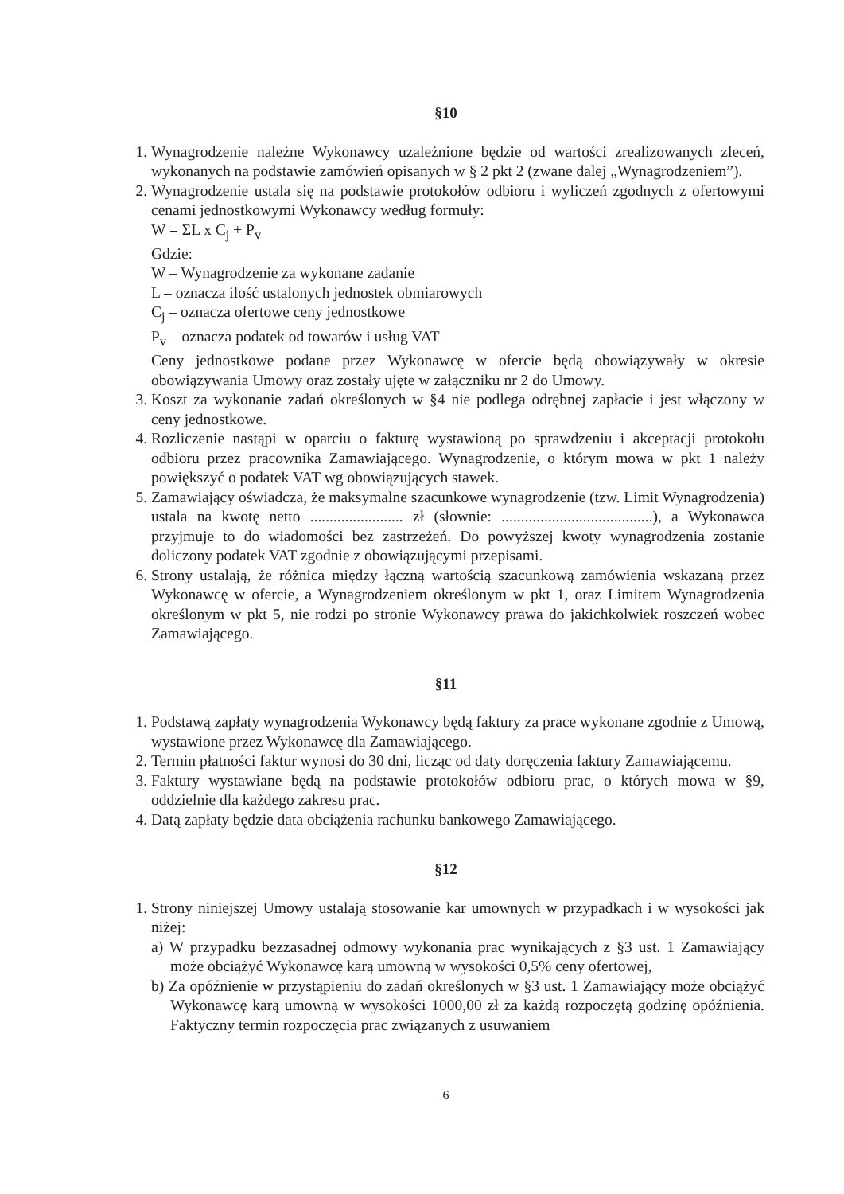§10
1. Wynagrodzenie należne Wykonawcy uzależnione będzie od wartości zrealizowanych zleceń, wykonanych na podstawie zamówień opisanych w § 2 pkt 2 (zwane dalej „Wynagrodzeniem”).
2. Wynagrodzenie ustala się na podstawie protokołów odbioru i wyliczeń zgodnych z ofertowymi cenami jednostkowymi Wykonawcy według formuły:
W = ΣL x C<sub>j</sub> + P<sub>v</sub>
Gdzie:
W – Wynagrodzenie za wykonane zadanie
L – oznacza ilość ustalonych jednostek obmiarowych
C<sub>j</sub> – oznacza ofertowe ceny jednostkowe
P<sub>v</sub> – oznacza podatek od towarów i usług VAT
Ceny jednostkowe podane przez Wykonawcę w ofercie będą obowiązywały w okresie obowiązywania Umowy oraz zostały ujęte w załączniku nr 2 do Umowy.
3. Koszt za wykonanie zadań określonych w §4 nie podlega odrębnej zapłacie i jest włączony w ceny jednostkowe.
4. Rozliczenie nastąpi w oparciu o fakturę wystawioną po sprawdzeniu i akceptacji protokołu odbioru przez pracownika Zamawiającego. Wynagrodzenie, o którym mowa w pkt 1 należy powiększyć o podatek VAT wg obowiązujących stawek.
5. Zamawiający oświadcza, że maksymalne szacunkowe wynagrodzenie (tzw. Limit Wynagrodzenia) ustala na kwotę netto ........................ zł (słownie: .......................................), a Wykonawca przyjmuje to do wiadomości bez zastrzeżeń. Do powyższej kwoty wynagrodzenia zostanie doliczony podatek VAT zgodnie z obowiązującymi przepisami.
6. Strony ustalają, że różnica między łączną wartością szacunkową zamówienia wskazaną przez Wykonawcę w ofercie, a Wynagrodzeniem określonym w pkt 1, oraz Limitem Wynagrodzenia określonym w pkt 5, nie rodzi po stronie Wykonawcy prawa do jakichkolwiek roszczeń wobec Zamawiającego.
§11
1. Podstawą zapłaty wynagrodzenia Wykonawcy będą faktury za prace wykonane zgodnie z Umową, wystawione przez Wykonawcę dla Zamawiającego.
2. Termin płatności faktur wynosi do 30 dni, licząc od daty doręczenia faktury Zamawiającemu.
3. Faktury wystawiane będą na podstawie protokołów odbioru prac, o których mowa w §9, oddzielnie dla każdego zakresu prac.
4. Datą zapłaty będzie data obciążenia rachunku bankowego Zamawiającego.
§12
1. Strony niniejszej Umowy ustalają stosowanie kar umownych w przypadkach i w wysokości jak niżej:
a) W przypadku bezzasadnej odmowy wykonania prac wynikających z §3 ust. 1 Zamawiający może obciążyć Wykonawcę karą umowną w wysokości 0,5% ceny ofertowej,
b) Za opóźnienie w przystąpieniu do zadań określonych w §3 ust. 1 Zamawiający może obciążyć Wykonawcę karą umowną w wysokości 1000,00 zł za każdą rozpoczętą godzinę opóźnienia. Faktyczny termin rozpoczęcia prac związanych z usuwaniem
6